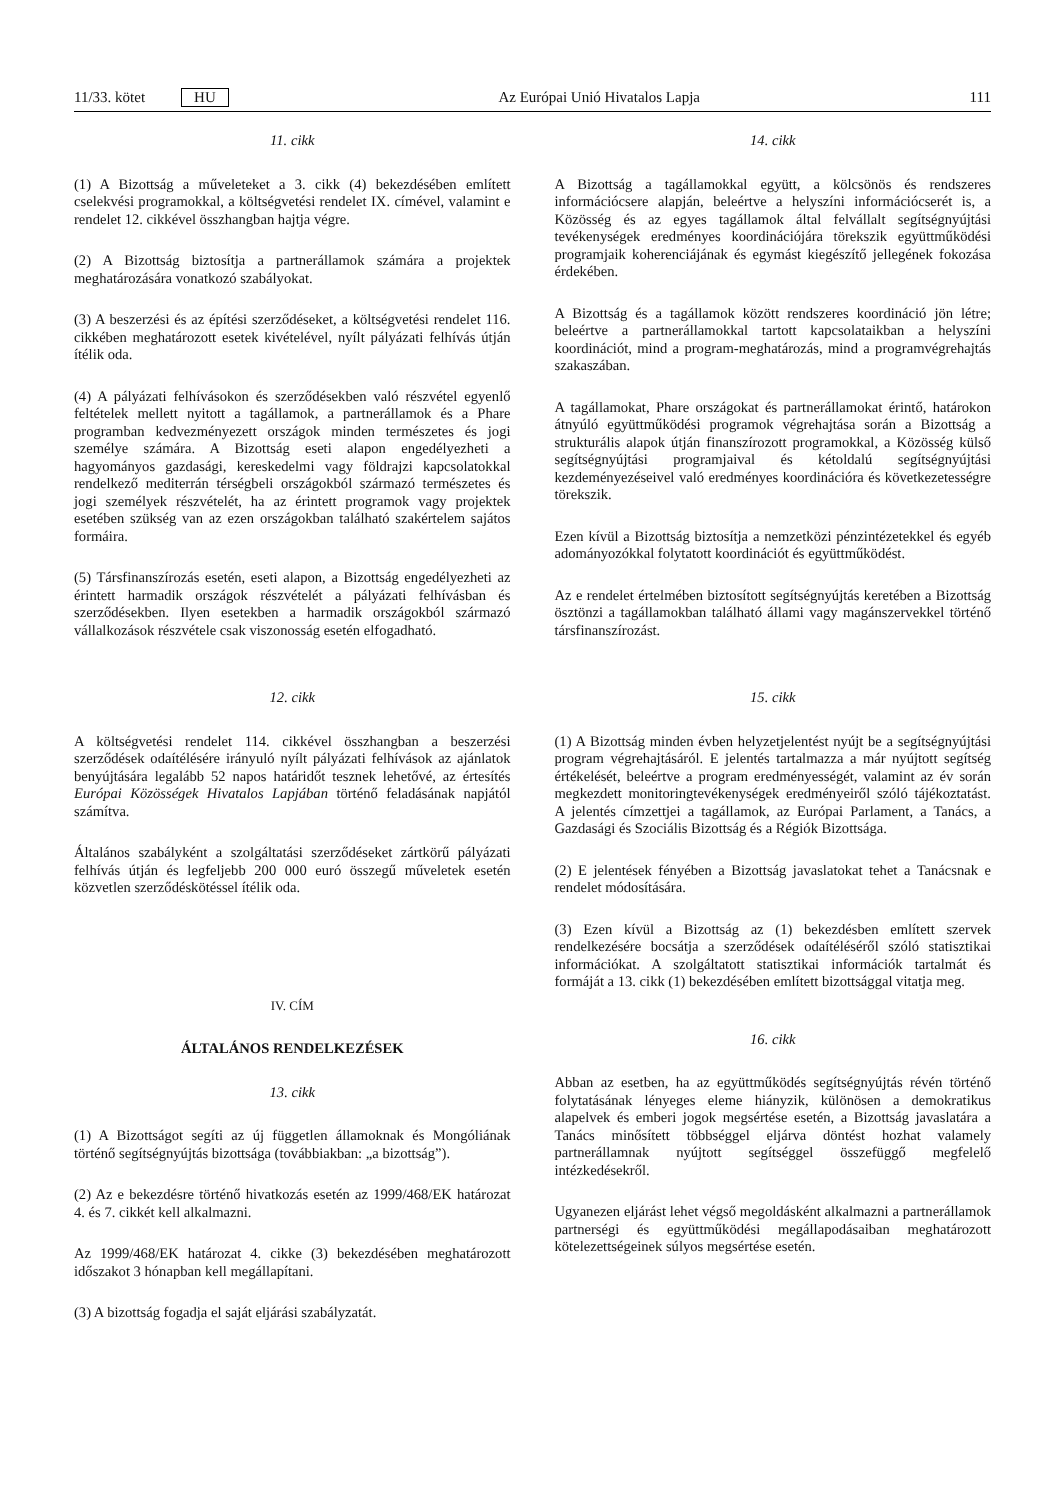11/33. kötet HU Az Európai Unió Hivatalos Lapja 111
11. cikk
(1) A Bizottság a műveleteket a 3. cikk (4) bekezdésében említett cselekvési programokkal, a költségvetési rendelet IX. címével, valamint e rendelet 12. cikkével összhangban hajtja végre.
(2) A Bizottság biztosítja a partnerállamok számára a projektek meghatározására vonatkozó szabályokat.
(3) A beszerzési és az építési szerződéseket, a költségvetési rendelet 116. cikkében meghatározott esetek kivételével, nyílt pályázati felhívás útján ítélik oda.
(4) A pályázati felhívásokon és szerződésekben való részvétel egyenlő feltételek mellett nyitott a tagállamok, a partnerállamok és a Phare programban kedvezményezett országok minden természetes és jogi személye számára. A Bizottság eseti alapon engedélyezheti a hagyományos gazdasági, kereskedelmi vagy földrajzi kapcsolatokkal rendelkező mediterrán térségbeli országokból származó természetes és jogi személyek részvételét, ha az érintett programok vagy projektek esetében szükség van az ezen országokban található szakértelem sajátos formáira.
(5) Társfinanszírozás esetén, eseti alapon, a Bizottság engedélyezheti az érintett harmadik országok részvételét a pályázati felhívásban és szerződésekben. Ilyen esetekben a harmadik országokból származó vállalkozások részvétele csak viszonosság esetén elfogadható.
12. cikk
A költségvetési rendelet 114. cikkével összhangban a beszerzési szerződések odaítélésére irányuló nyílt pályázati felhívások az ajánlatok benyújtására legalább 52 napos határidőt tesznek lehetővé, az értesítés Európai Közösségek Hivatalos Lapjában történő feladásának napjától számítva.
Általános szabályként a szolgáltatási szerződéseket zártkörű pályázati felhívás útján és legfeljebb 200 000 euró összegű műveletek esetén közvetlen szerződéskötéssel ítélik oda.
IV. CÍM
ÁLTALÁNOS RENDELKEZÉSEK
13. cikk
(1) A Bizottságot segíti az új független államoknak és Mongóliának történő segítségnyújtás bizottsága (továbbiakban: „a bizottság”).
(2) Az e bekezdésre történő hivatkozás esetén az 1999/468/EK határozat 4. és 7. cikkét kell alkalmazni.
Az 1999/468/EK határozat 4. cikke (3) bekezdésében meghatározott időszakot 3 hónapban kell megállapítani.
(3) A bizottság fogadja el saját eljárási szabályzatát.
14. cikk
A Bizottság a tagállamokkal együtt, a kölcsönös és rendszeres információcsere alapján, beleértve a helyszíni információcserét is, a Közösség és az egyes tagállamok által felvállalt segítségnyújtási tevékenységek eredményes koordinációjára törekszik együttműködési programjaik koherenciájának és egymást kiegészítő jellegének fokozása érdekében.
A Bizottság és a tagállamok között rendszeres koordináció jön létre; beleértve a partnerállamokkal tartott kapcsolataikban a helyszíni koordinációt, mind a program-meghatározás, mind a programvégrehajtás szakaszában.
A tagállamokat, Phare országokat és partnerállamokat érintő, határokon átnyúló együttműködési programok végrehajtása során a Bizottság a strukturális alapok útján finanszírozott programokkal, a Közösség külső segítségnyújtási programjaival és kétoldalú segítségnyújtási kezdeményezéseivel való eredményes koordinációra és következetességre törekszik.
Ezen kívül a Bizottság biztosítja a nemzetközi pénzintézetekkel és egyéb adományozókkal folytatott koordinációt és együttműködést.
Az e rendelet értelmében biztosított segítségnyújtás keretében a Bizottság ösztönzi a tagállamokban található állami vagy magánszervekkel történő társfinanszírozást.
15. cikk
(1) A Bizottság minden évben helyzetjelentést nyújt be a segítségnyújtási program végrehajtásáról. E jelentés tartalmazza a már nyújtott segítség értékelését, beleértve a program eredményességét, valamint az év során megkezdett monitoringtevékenységek eredményeiről szóló tájékoztatást. A jelentés címzettjei a tagállamok, az Európai Parlament, a Tanács, a Gazdasági és Szociális Bizottság és a Régiók Bizottsága.
(2) E jelentések fényében a Bizottság javaslatokat tehet a Tanácsnak e rendelet módosítására.
(3) Ezen kívül a Bizottság az (1) bekezdésben említett szervek rendelkezésére bocsátja a szerződések odaítéléséről szóló statisztikai információkat. A szolgáltatott statisztikai információk tartalmát és formáját a 13. cikk (1) bekezdésében említett bizottsággal vitatja meg.
16. cikk
Abban az esetben, ha az együttműködés segítségnyújtás révén történő folytatásának lényeges eleme hiányzik, különösen a demokratikus alapelvek és emberi jogok megsértése esetén, a Bizottság javaslatára a Tanács minősített többséggel eljárva döntést hozhat valamely partnerállamnak nyújtott segítséggel összefüggő megfelelő intézkedésekről.
Ugyanezen eljárást lehet végső megoldásként alkalmazni a partnerállamok partnerségi és együttműködési megállapodásaiban meghatározott kötelezettségeinek súlyos megsértése esetén.